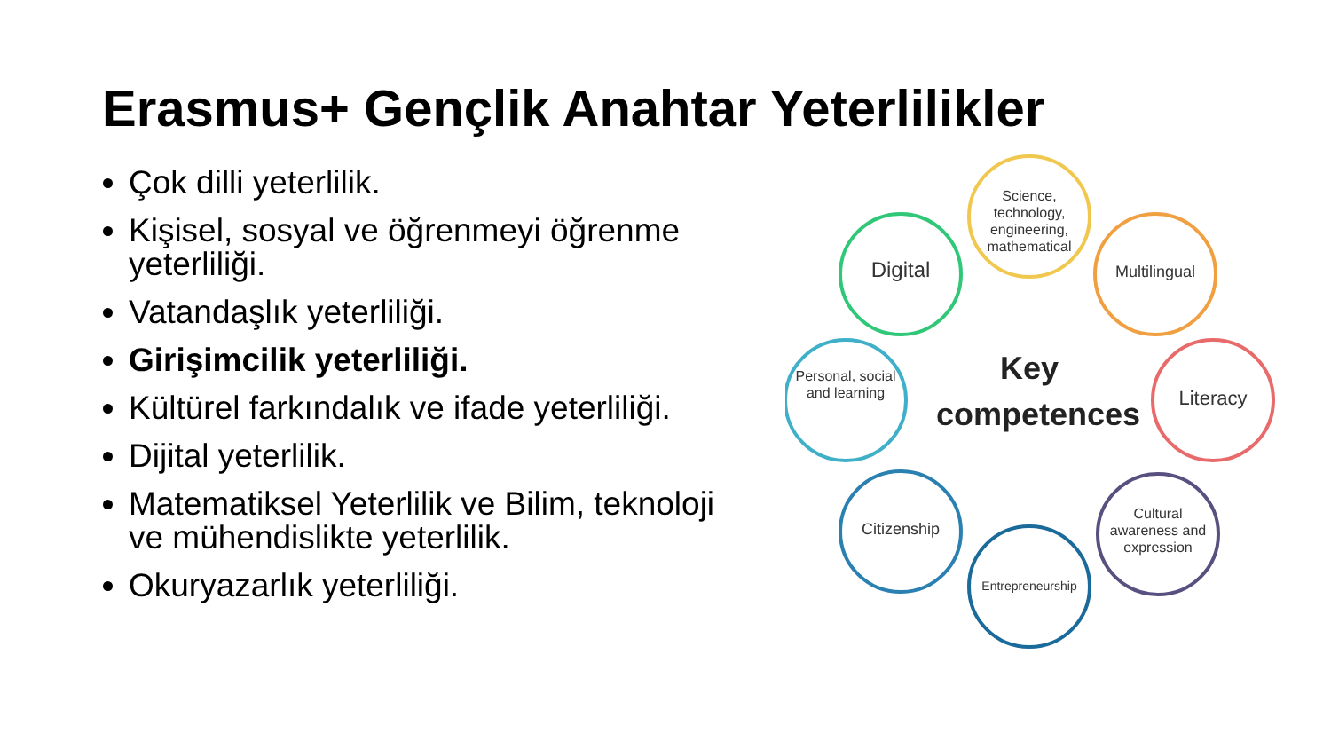Erasmus+ Gençlik Anahtar Yeterlilikler
Çok dilli yeterlilik.
Kişisel, sosyal ve öğrenmeyi öğrenme yeterliliği.
Vatandaşlık yeterliliği.
Girişimcilik yeterliliği.
Kültürel farkındalık ve ifade yeterliliği.
Dijital yeterlilik.
Matematiksel Yeterlilik ve Bilim, teknoloji ve mühendislikte yeterlilik.
Okuryazarlık yeterliliği.
Science, technology, engineering, mathematical
Multilingual
Literacy
Cultural awareness and expression
Entrepreneurship
Citizenship
Personal, social and learning
Digital
Key competences